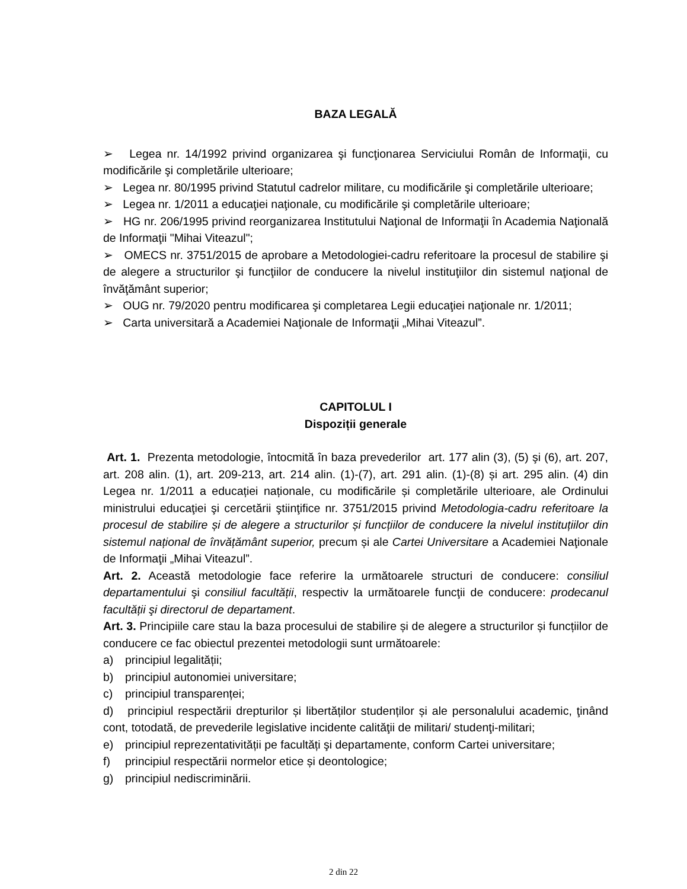BAZA LEGALĂ
➢ Legea nr. 14/1992 privind organizarea şi funcţionarea Serviciului Român de Informaţii, cu modificările şi completările ulterioare;
➢ Legea nr. 80/1995 privind Statutul cadrelor militare, cu modificările şi completările ulterioare;
➢ Legea nr. 1/2011 a educaţiei naţionale, cu modificările şi completările ulterioare;
➢ HG nr. 206/1995 privind reorganizarea Institutului Naţional de Informaţii în Academia Naţională de Informaţii "Mihai Viteazul";
➢ OMECS nr. 3751/2015 de aprobare a Metodologiei-cadru referitoare la procesul de stabilire şi de alegere a structurilor şi funcţiilor de conducere la nivelul instituţiilor din sistemul naţional de învăţământ superior;
➢ OUG nr. 79/2020 pentru modificarea şi completarea Legii educaţiei naţionale nr. 1/2011;
➢ Carta universitară a Academiei Naţionale de Informaţii „Mihai Viteazul”.
CAPITOLUL I
Dispoziții generale
Art. 1. Prezenta metodologie, întocmită în baza prevederilor art. 177 alin (3), (5) şi (6), art. 207, art. 208 alin. (1), art. 209-213, art. 214 alin. (1)-(7), art. 291 alin. (1)-(8) și art. 295 alin. (4) din Legea nr. 1/2011 a educației naționale, cu modificările și completările ulterioare, ale Ordinului ministrului educaţiei şi cercetării ştiinţifice nr. 3751/2015 privind Metodologia-cadru referitoare la procesul de stabilire și de alegere a structurilor și funcțiilor de conducere la nivelul instituțiilor din sistemul național de învățământ superior, precum și ale Cartei Universitare a Academiei Naţionale de Informaţii „Mihai Viteazul”.
Art. 2. Această metodologie face referire la următoarele structuri de conducere: consiliul departamentului şi consiliul facultății, respectiv la următoarele funcţii de conducere: prodecanul facultății şi directorul de departament.
Art. 3. Principiile care stau la baza procesului de stabilire și de alegere a structurilor și funcțiilor de conducere ce fac obiectul prezentei metodologii sunt următoarele:
a) principiul legalității;
b) principiul autonomiei universitare;
c) principiul transparenței;
d) principiul respectării drepturilor și libertăților studenților și ale personalului academic, ţinând cont, totodată, de prevederile legislative incidente calităţii de militari/ studenţi-militari;
e) principiul reprezentativității pe facultăți şi departamente, conform Cartei universitare;
f) principiul respectării normelor etice și deontologice;
g) principiul nediscriminării.
2 din 22